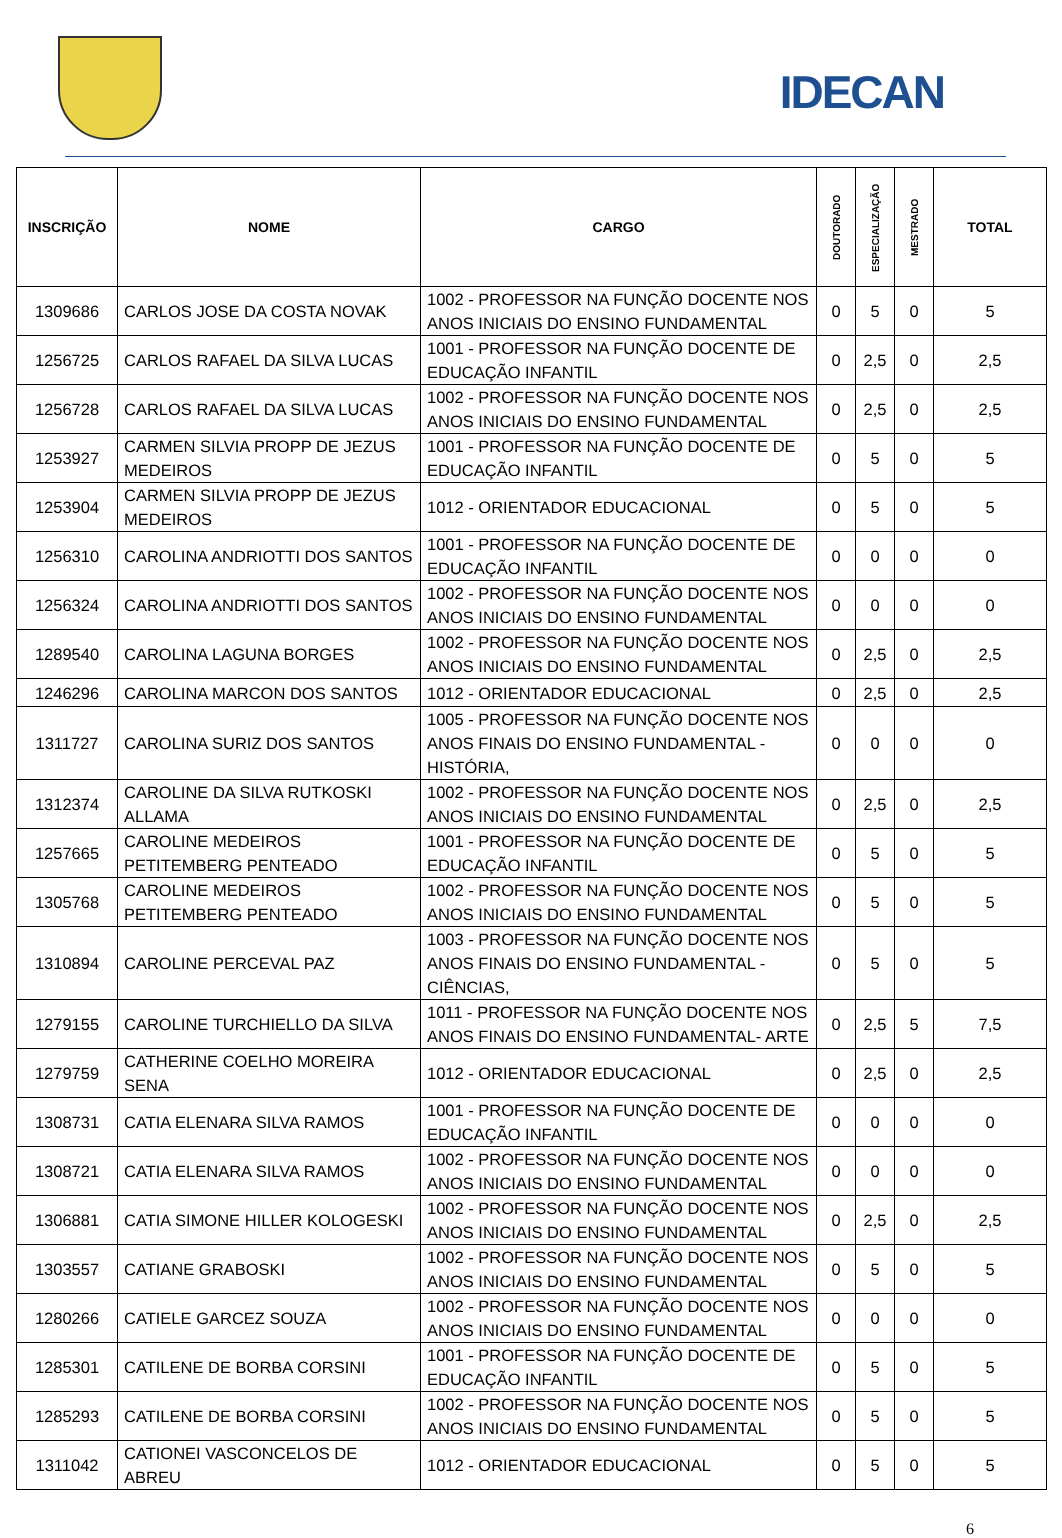IDECAN
| INSCRIÇÃO | NOME | CARGO | DOUTORADO | ESPECIALIZAÇÃO | MESTRADO | TOTAL |
| --- | --- | --- | --- | --- | --- | --- |
| 1309686 | CARLOS JOSE DA COSTA NOVAK | 1002 - PROFESSOR NA FUNÇÃO DOCENTE NOS ANOS INICIAIS DO ENSINO FUNDAMENTAL | 0 | 5 | 0 | 5 |
| 1256725 | CARLOS RAFAEL DA SILVA LUCAS | 1001 - PROFESSOR NA FUNÇÃO DOCENTE DE EDUCAÇÃO INFANTIL | 0 | 2,5 | 0 | 2,5 |
| 1256728 | CARLOS RAFAEL DA SILVA LUCAS | 1002 - PROFESSOR NA FUNÇÃO DOCENTE NOS ANOS INICIAIS DO ENSINO FUNDAMENTAL | 0 | 2,5 | 0 | 2,5 |
| 1253927 | CARMEN SILVIA PROPP DE JEZUS MEDEIROS | 1001 - PROFESSOR NA FUNÇÃO DOCENTE DE EDUCAÇÃO INFANTIL | 0 | 5 | 0 | 5 |
| 1253904 | CARMEN SILVIA PROPP DE JEZUS MEDEIROS | 1012 - ORIENTADOR EDUCACIONAL | 0 | 5 | 0 | 5 |
| 1256310 | CAROLINA ANDRIOTTI DOS SANTOS | 1001 - PROFESSOR NA FUNÇÃO DOCENTE DE EDUCAÇÃO INFANTIL | 0 | 0 | 0 | 0 |
| 1256324 | CAROLINA ANDRIOTTI DOS SANTOS | 1002 - PROFESSOR NA FUNÇÃO DOCENTE NOS ANOS INICIAIS DO ENSINO FUNDAMENTAL | 0 | 0 | 0 | 0 |
| 1289540 | CAROLINA LAGUNA BORGES | 1002 - PROFESSOR NA FUNÇÃO DOCENTE NOS ANOS INICIAIS DO ENSINO FUNDAMENTAL | 0 | 2,5 | 0 | 2,5 |
| 1246296 | CAROLINA MARCON DOS SANTOS | 1012 - ORIENTADOR EDUCACIONAL | 0 | 2,5 | 0 | 2,5 |
| 1311727 | CAROLINA SURIZ DOS SANTOS | 1005 - PROFESSOR NA FUNÇÃO DOCENTE NOS ANOS FINAIS DO ENSINO FUNDAMENTAL - HISTÓRIA, | 0 | 0 | 0 | 0 |
| 1312374 | CAROLINE DA SILVA RUTKOSKI ALLAMA | 1002 - PROFESSOR NA FUNÇÃO DOCENTE NOS ANOS INICIAIS DO ENSINO FUNDAMENTAL | 0 | 2,5 | 0 | 2,5 |
| 1257665 | CAROLINE MEDEIROS PETITEMBERG PENTEADO | 1001 - PROFESSOR NA FUNÇÃO DOCENTE DE EDUCAÇÃO INFANTIL | 0 | 5 | 0 | 5 |
| 1305768 | CAROLINE MEDEIROS PETITEMBERG PENTEADO | 1002 - PROFESSOR NA FUNÇÃO DOCENTE NOS ANOS INICIAIS DO ENSINO FUNDAMENTAL | 0 | 5 | 0 | 5 |
| 1310894 | CAROLINE PERCEVAL PAZ | 1003 - PROFESSOR NA FUNÇÃO DOCENTE NOS ANOS FINAIS DO ENSINO FUNDAMENTAL - CIÊNCIAS, | 0 | 5 | 0 | 5 |
| 1279155 | CAROLINE TURCHIELLO DA SILVA | 1011 - PROFESSOR NA FUNÇÃO DOCENTE NOS ANOS FINAIS DO ENSINO FUNDAMENTAL- ARTE | 0 | 2,5 | 5 | 7,5 |
| 1279759 | CATHERINE COELHO MOREIRA SENA | 1012 - ORIENTADOR EDUCACIONAL | 0 | 2,5 | 0 | 2,5 |
| 1308731 | CATIA ELENARA SILVA RAMOS | 1001 - PROFESSOR NA FUNÇÃO DOCENTE DE EDUCAÇÃO INFANTIL | 0 | 0 | 0 | 0 |
| 1308721 | CATIA ELENARA SILVA RAMOS | 1002 - PROFESSOR NA FUNÇÃO DOCENTE NOS ANOS INICIAIS DO ENSINO FUNDAMENTAL | 0 | 0 | 0 | 0 |
| 1306881 | CATIA SIMONE HILLER KOLOGESKI | 1002 - PROFESSOR NA FUNÇÃO DOCENTE NOS ANOS INICIAIS DO ENSINO FUNDAMENTAL | 0 | 2,5 | 0 | 2,5 |
| 1303557 | CATIANE GRABOSKI | 1002 - PROFESSOR NA FUNÇÃO DOCENTE NOS ANOS INICIAIS DO ENSINO FUNDAMENTAL | 0 | 5 | 0 | 5 |
| 1280266 | CATIELE GARCEZ SOUZA | 1002 - PROFESSOR NA FUNÇÃO DOCENTE NOS ANOS INICIAIS DO ENSINO FUNDAMENTAL | 0 | 0 | 0 | 0 |
| 1285301 | CATILENE DE BORBA CORSINI | 1001 - PROFESSOR NA FUNÇÃO DOCENTE DE EDUCAÇÃO INFANTIL | 0 | 5 | 0 | 5 |
| 1285293 | CATILENE DE BORBA CORSINI | 1002 - PROFESSOR NA FUNÇÃO DOCENTE NOS ANOS INICIAIS DO ENSINO FUNDAMENTAL | 0 | 5 | 0 | 5 |
| 1311042 | CATIONEI VASCONCELOS DE ABREU | 1012 - ORIENTADOR EDUCACIONAL | 0 | 5 | 0 | 5 |
6